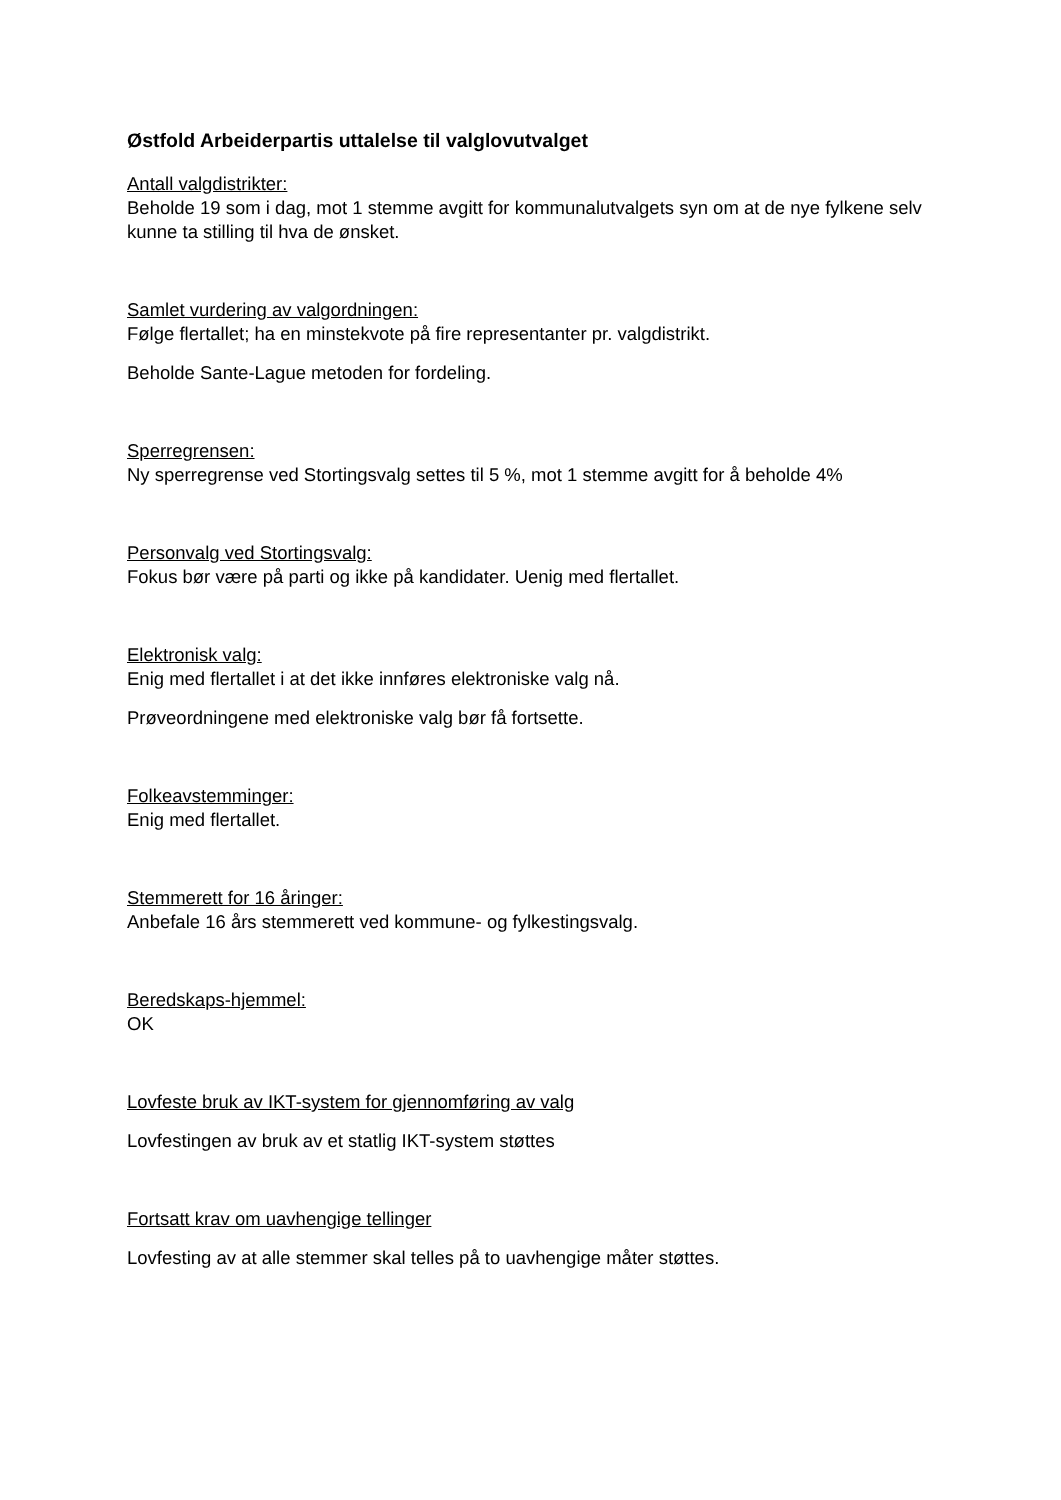Østfold Arbeiderpartis uttalelse til valglovutvalget
Antall valgdistrikter:
Beholde 19 som i dag, mot 1 stemme avgitt for kommunalutvalgets syn om at de nye fylkene selv kunne ta stilling til hva de ønsket.
Samlet vurdering av valgordningen:
Følge flertallet; ha en minstekvote på fire representanter pr. valgdistrikt.
Beholde Sante-Lague metoden for fordeling.
Sperregrensen:
Ny sperregrense ved Stortingsvalg settes til 5 %, mot 1 stemme avgitt for å beholde 4%
Personvalg ved Stortingsvalg:
Fokus bør være på parti og ikke på kandidater. Uenig med flertallet.
Elektronisk valg:
Enig med flertallet i at det ikke innføres elektroniske valg nå.
Prøveordningene med elektroniske valg bør få fortsette.
Folkeavstemminger:
Enig med flertallet.
Stemmerett for 16 åringer:
Anbefale 16 års stemmerett ved kommune- og fylkestingsvalg.
Beredskaps-hjemmel:
OK
Lovfeste bruk av IKT-system for gjennomføring av valg
Lovfestingen av bruk av et statlig IKT-system støttes
Fortsatt krav om uavhengige tellinger
Lovfesting av at alle stemmer skal telles på to uavhengige måter støttes.